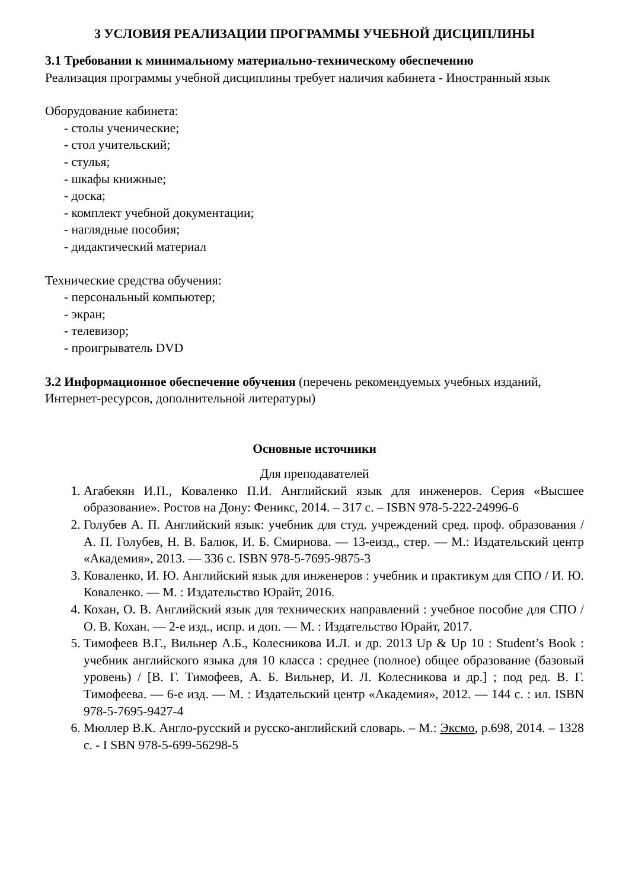3 УСЛОВИЯ РЕАЛИЗАЦИИ ПРОГРАММЫ УЧЕБНОЙ ДИСЦИПЛИНЫ
3.1 Требования к минимальному материально-техническому обеспечению
Реализация программы учебной дисциплины требует наличия кабинета - Иностранный язык
Оборудование кабинета:
- столы ученические;
- стол учительский;
- стулья;
- шкафы книжные;
- доска;
- комплект учебной документации;
- наглядные пособия;
- дидактический материал
Технические средства обучения:
- персональный компьютер;
- экран;
- телевизор;
- проигрыватель DVD
3.2 Информационное обеспечение обучения (перечень рекомендуемых учебных изданий, Интернет-ресурсов, дополнительной литературы)
Основные источники
Для преподавателей
1. Агабекян И.П., Коваленко П.И. Английский язык для инженеров. Серия «Высшее образование». Ростов на Дону: Феникс, 2014. – 317 с. – ISBN 978-5-222-24996-6
2. Голубев А. П. Английский язык: учебник для студ. учреждений сред. проф. образования / А. П. Голубев, Н. В. Балюк, И. Б. Смирнова. — 13-еизд., стер. — М.: Издательский центр «Академия», 2013. — 336 с. ISBN 978-5-7695-9875-3
3. Коваленко, И. Ю. Английский язык для инженеров : учебник и практикум для СПО / И. Ю. Коваленко. — М. : Издательство Юрайт, 2016.
4. Кохан, О. В. Английский язык для технических направлений : учебное пособие для СПО / О. В. Кохан. — 2-е изд., испр. и доп. — М. : Издательство Юрайт, 2017.
5. Тимофеев В.Г., Вильнер А.Б., Колесникова И.Л. и др. 2013 Up & Up 10 : Student’s Book : учебник английского языка для 10 класса : среднее (полное) общее образование (базовый уровень) / [В. Г. Тимофеев, А. Б. Вильнер, И. Л. Колесникова и др.] ; под ред. В. Г. Тимофеева. — 6-е изд. — М. : Издательский центр «Академия», 2012. — 144 с. : ил. ISBN 978-5-7695-9427-4
6. Мюллер В.К. Англо-русский и русско-английский словарь. – М.: Эксмо, р.698, 2014. – 1328 с. - I SBN 978-5-699-56298-5